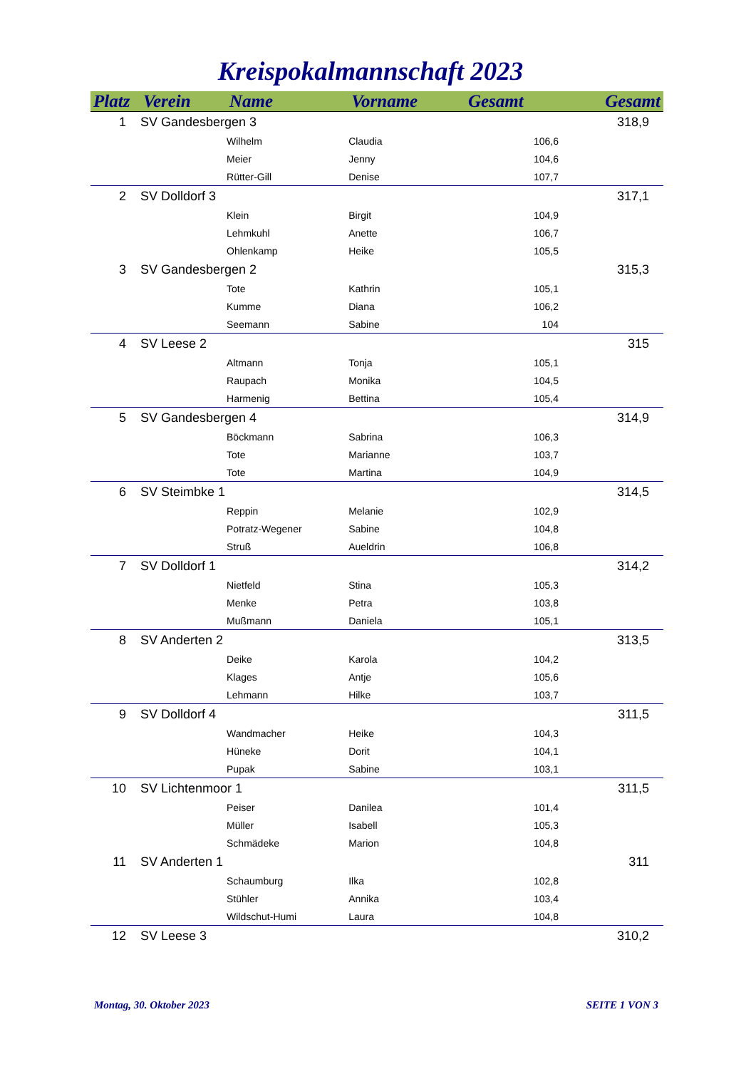Kreispokalmannschaft 2023
| Platz | Verein | Name | Vorname | Gesamt | Gesamt |
| --- | --- | --- | --- | --- | --- |
| 1 | SV Gandesbergen 3 | | | | 318,9 |
| | | Wilhelm | Claudia | 106,6 | |
| | | Meier | Jenny | 104,6 | |
| | | Rütter-Gill | Denise | 107,7 | |
| 2 | SV Dolldorf 3 | | | | 317,1 |
| | | Klein | Birgit | 104,9 | |
| | | Lehmkuhl | Anette | 106,7 | |
| | | Ohlenkamp | Heike | 105,5 | |
| 3 | SV Gandesbergen 2 | | | | 315,3 |
| | | Tote | Kathrin | 105,1 | |
| | | Kumme | Diana | 106,2 | |
| | | Seemann | Sabine | 104 | |
| 4 | SV Leese 2 | | | | 315 |
| | | Altmann | Tonja | 105,1 | |
| | | Raupach | Monika | 104,5 | |
| | | Harmenig | Bettina | 105,4 | |
| 5 | SV Gandesbergen 4 | | | | 314,9 |
| | | Böckmann | Sabrina | 106,3 | |
| | | Tote | Marianne | 103,7 | |
| | | Tote | Martina | 104,9 | |
| 6 | SV Steimbke 1 | | | | 314,5 |
| | | Reppin | Melanie | 102,9 | |
| | | Potratz-Wegener | Sabine | 104,8 | |
| | | Struß | Aueldrin | 106,8 | |
| 7 | SV Dolldorf 1 | | | | 314,2 |
| | | Nietfeld | Stina | 105,3 | |
| | | Menke | Petra | 103,8 | |
| | | Mußmann | Daniela | 105,1 | |
| 8 | SV Anderten 2 | | | | 313,5 |
| | | Deike | Karola | 104,2 | |
| | | Klages | Antje | 105,6 | |
| | | Lehmann | Hilke | 103,7 | |
| 9 | SV Dolldorf 4 | | | | 311,5 |
| | | Wandmacher | Heike | 104,3 | |
| | | Hüneke | Dorit | 104,1 | |
| | | Pupak | Sabine | 103,1 | |
| 10 | SV Lichtenmoor 1 | | | | 311,5 |
| | | Peiser | Danilea | 101,4 | |
| | | Müller | Isabell | 105,3 | |
| | | Schmädeke | Marion | 104,8 | |
| 11 | SV Anderten 1 | | | | 311 |
| | | Schaumburg | Ilka | 102,8 | |
| | | Stühler | Annika | 103,4 | |
| | | Wildschut-Humi | Laura | 104,8 | |
| 12 | SV Leese 3 | | | | 310,2 |
Montag, 30. Oktober 2023 SEITE 1 VON 3